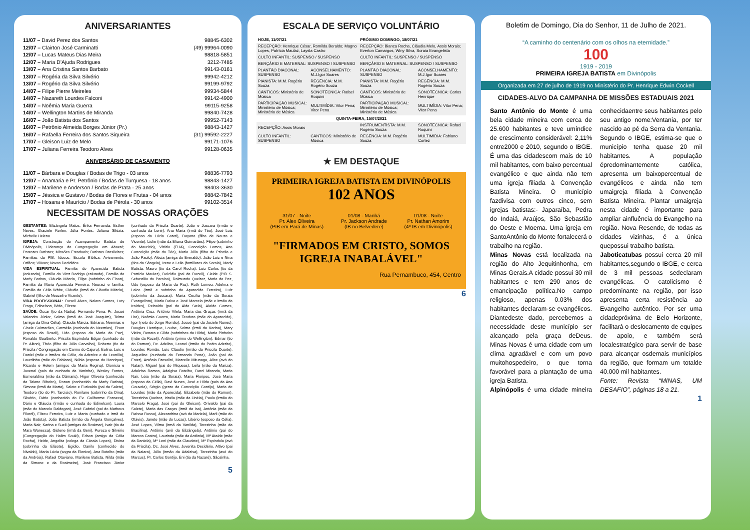ANIVERSARIANTES
11/07 – David Perez dos Santos 98845-6302
12/07 – Clairton José Carminatti (49) 99964-0090
12/07 – Lucas Mateus Dias Meira 98818-5851
12/07 – Maria D’Ajuda Rodrigues 3212-7485
13/07 – Ana Cristina Santos Barbato 99143-0161
13/07 – Rogéria da Silva Silvério 99942-4212
13/07 – Rogério da Silva Silvério 99199-9792
14/07 – Filipe Pierre Meireles 99934-5844
14/07 – Nazareth Lourdes Falconi 99142-4900
14/07 – Noêmia Maria Guerra 99115-9258
14/07 – Wellington Martins de Miranda 99840-7428
16/07 – João Batista dos Santos 99952-7143
16/07 – Petrônio Almeida Borges Júnior (Pr.) 98843-1427
16/07 – Rafaella Ferreira dos Santos Siqueira (31) 99592-2227
17/07 – Gleison Luiz de Melo 99171-1076
17/07 – Juliana Ferreira Teodoro Alves 99128-0635
ANIVERSÁRIO DE CASAMENTO
11/07 – Bárbara e Douglas / Bodas de Trigo - 03 anos 98836-7793
12/07 – Anamaria e Pr. Petrônio / Bodas de Turquesa - 18 anos 98843-1427
12/07 – Marilene e Anderson / Bodas de Prata - 25 anos 98403-3630
15/07 – Jéssica e Gustavo / Bodas de Flores e Frutas - 04 anos 98842-7842
17/07 – Hosana e Maurício / Bodas de Pérola - 30 anos 99102-3514
NECESSITAM DE NOSSAS ORAÇÕES
GESTANTES: Elizângela Matos, Érika Fernanda, Esther Neves, Graciele Kerlen, Júlia Fontes, Juliana Silézia, Michelle Helena.
IGREJA: Construção do Acampamento Batista de Divinópolis, Liderança da Congregação em Abaeté; Pastores Batistas; Missões Estaduais; Batistas Brasileiros; Famílias da PIB; Idosos; Escola Bíblica; Avivamento; Órfãos; Viúvas; Novos Decididos.
VIDA ESPIRITUAL: Família do Aparecida Batista (enlutada), Família do Victr Rodrigo (enlutada), Família da Marly Batista, Cláudia Márcia, Filipe (sobrinho do Elson), Família da Maria Aparecida Ferreira, Neuraci e família, Família da Célia White, Cláudia (irmã da Cláudia Márcia), Gabriel (filho de Neuzeli e Vicente).
VIDA PROFISSIONAL: Roseli Alves, Naiara Santos, Luty Fraga, Edinelson, Bétia, Elizete.
SAÚDE: Óscar (tio da Nádia), Fernando Pena, Pr. Josué Valandro Júnior, Selma (irmã do José Joaquim), Telma (amiga da Dina Célia), Cláudia Márcia, Edriana, Neemias e Gisele Guimarães, Carmélia (cunhada do Neemias), Elson (esposo da Roseli), Udo (esposo da Maria da Paz), Ronaldo Gualberto, Priscila Espíndola Edgar (cunhado do Pr. Ailton), Théo (filho do Júlio Carvalho), Roberto (tio da Priscila / Congregação em Carmo do Cajuru), Eulina, Luís e Daniel (mãe e irmãos da Célia, da Adenice e da Leonília), Lourdinha (mãe do Fabiano), Núbia (esposa do Henrique), Ricardo e Helem (amigos da Maria Regina), Dionísia e Juvenal (pais da cunhada da Vaninha), Wesley Fontes, Esmeraldina (mãe da Dâmaris), Higor Oliveira (conhecido da Taiane Ribeiro), Ronan (conhecido da Marly Batista), Simone (irmã da Marta), Salete e Eurivaldo (pai da Salete), Teodoro (tio do Pr. Tarcísio), Ronilane (sobrinho da Dina), Silvério, Dário (conhecido do Ev. Guilherme Fonseca), Dário e Gláucia (irmão e cunhada do Edinelson), Laura (mãe do Marcelo Daldegan), José Gabriel (pai do Matheus Filordi), Elizeu Ferreira, Luiz e Marta (cunhado e irmã do João Batista), João Batista (irmão da Ângela Gonçalves), Maria Nair, Karina e Sueli (amigas da Rosimar), Ivair (tio da Mara Wanessa), Gislene (irmã da Geni), Pureza e Silvério (Congregação do Halim Souki), Edson (amigo da Célia Rocha), Heide, Angelita (colega da Cássia Lopes), Divina (sobrinha da Elizete), Egídio, Danilo (conhecido do Nivaldo), Maria Lúcia (sogra da Elenice), Ana Botelho (mãe da Andréia), Rafael Otaviano, Marilene Batista, Nilda (mãe da Simone e da Rosimeire), José Francisco Júnior (cunhado da Priscila Duarte), João e Jussara (irmão e cunhada da Lenir), Ana Maria (irmã do Téo), José Luiz (esposo da Lúcia Goreti), Dayana (filha de Neuza e Vicente), Lislie (mãe da Eliana Guimarães), Filipe (sobrinho do Maurício), Vitório (EUA), Conceição Lemos, Ana Conceição (mãe do Téo), Maria Júlia (filha de Priscila e João Paulo), Alécia (amiga do Everaldo), João Luiz e Nina (tios da Sângela), Irene e Leila (familiares da Soraia), Marly Batista, Mauro (tio da Carol Rocha), Luiz Carlos (tio da Patrícia Maulaz), Delcídio (pai da Rozeli), Cleide (PIB S. Sebastião do Paraíso), Raimundo Queiroz, Maria da Paz, Udo (esposo da Maria da Paz), Ruth Lomeu, Adelma e Laice (irmã e sobrinha da Aparecida Ferreira), Luiz (sobrinho da Jussara), Maria Cecília (mãe da Soraia Evangelista), Maria Dalva e José Marcelo (mãe e irmão da Iraídes), Reinaldo (pai da Alda Stela), Alaíde Gomes, Antônia Cruz, Antônio Vilela, Maria das Graças (irmã da Lita), Noêmia Guerra, Maria Teodora (mãe do Aparecido), Igor (neto do Jorge Romão), Josué (pai da Josiele Nunes), Douglas Henrique, Louise, Selma (irmã da Karina), Mary Vieira, Renata e Gilda (sobrinhas da Hilda), Maria Pinheiro (mãe da Rozeli), Antônio (primo do Wellington), Edmar (tio do Ramon), Dc. Adelino, Leonel (irmão do Pedro Aderito), Lourdes Romão, Luís Cláudio (irmão da Priscila Duarte), Jaqueline (cunhada do Fernando Pena), João (pai da Ester), Antônio Bresolini, Marcelle Mitunaga, Alice (avó do Natan), Miguel (pai do Miqueas), Leila (mãe da Mariza), Adalzisa Ramos, Adalgisa Botelho, Darci Miranda, Maria Nair, Léia (mãe da Soraia), Maria Floripes, José Maria (esposo da Célia), Davi Nunes, José e Hilda (pais da Ana Gouveia), Sérgio (genro da Conceição Gontijo), Maria de Lourdes (mãe da Aparecida), Elizabete (mãe do Ramon), Terezinha Queiroz, Irinéia (mãe da Linéia), Paulo (irmão do Marcelo Fraga), José (pai do Gleison), Orivaldo (pai da Salete), Maria das Graças (irmã da Isa), Antônia (mãe da Raíssa Russo), Alexandrina (avó da Mariela), Marli (mãe do Otávio), Janete (mãe do Lucas), Libério (esposo da Célia), José Lopes, Vilma (irmã da Vanilda), Terezinha (mãe da Brasilina), Antônio (avô da Elizângela), Antônio (pai do Marcos Castro), Laurinda (mãe da Antônia), Mª Ataíde (mãe da Daniela), Mª Leni (mãe da Claudete), Mª Espíndola (avó da Priscila), Dc. José Alves, Juvenita Desidério, Altivo (pai da Naiara), Júlio (irmão da Adalzisa), Terezinha (avó do Marcus), Pr. Carlos Gontijo, Eni (tia da Nazaré), Sãozinha.
5
ESCALA DE SERVIÇO VOLUNTÁRIO
| HOJE, 11/07/21 | | PRÓXIMO DOMINGO, 18/07/21 | |
| --- | --- | --- | --- |
| RECEPÇÃO: Henrique César, Romilda Beraldo; Magno Lopes, Patrícia Maulaz, Laysla Castro | | RECEPÇÃO: Bianca Rocha, Cláudia Melo, Assis Morais; Everton Camargos, Winy Silva, Soraia Evangelista | |
| CULTO INFANTIL: SUSPENSO / SUSPENSO | | CULTO INFANTIL: SUSPENSO / SUSPENSO | |
| BERÇÁRIO E MATERNAL: SUSPENSO / SUSPENSO | | BERÇÁRIO E MATERNAL: SUSPENSO / SUSPENSO | |
| PLANTÃO DIACONAL: SUSPENSO | ACONSELHAMENTO: M.J.Igor Soares | PLANTÃO DIACONAL: SUSPENSO | ACONSELHAMENTO: M.J.Igor Soares |
| PIANISTA: M.M. Rogério Souza | REGÊNCIA: M.M. Rogério Souza | PIANISTA: M.M. Rogério Souza | REGÊNCIA: M.M. Rogério Souza |
| CÂNTICOS: Ministério de Música | SONOTÉCNICA: Rafael Roquini | CÂNTICOS: Ministério de Música | SONOTÉCNICA: Carlos Henrique |
| PARTICIPAÇÃO MUSICAL: Ministério de Música; Ministério de Música | MULTIMÍDIA: Vitor Pena; Vitor Pena | PARTICIPAÇÃO MUSICAL: Ministério de Música; Ministério de Música | MULTIMÍDIA: Vitor Pena; Vitor Pena |
| QUINTA-FEIRA, 15/07/2021 | | | |
| RECEPÇÃO: Assis Morais | | INSTRUMENTISTA: M.M. Rogério Souza | SONOTÉCNICA: Rafael Roquini |
| CULTO INFANTIL: SUSPENSO | CÂNTICOS: Ministério de Música | REGÊNCIA: M.M. Rogério Souza | MULTIMÍDIA: Fabiano Cortez |
★ EM DESTAQUE
PRIMEIRA IGREJA BATISTA EM DIVINÓPOLIS
102 ANOS
31/07 - Noite
Pr. Alex Oliveira
(PIB em Pará de Minas)
01/08 - Manhã
Pr. Jackson Andrade
(IB no Belvedere)
01/08 - Noite
Pr. Nathan Amorim
(4ª IB em Divinópolis)
"FIRMADOS EM CRISTO, SOMOS IGREJA INABALÁVEL"
Rua Pernambuco, 454, Centro
6
Boletim de Domingo, Dia do Senhor, 11 de Julho de 2021.
“A caminho do centenário com os olhos na eternidade.”
100
1919 - 2019
PRIMEIRA IGREJA BATISTA em Divinópolis
Organizada em 27 de julho de 1919 no Ministério do Pr. Henrique Edwin Cockell
CIDADES-ALVO DA CAMPANHA DE MISSÕES ESTADUAIS 2021
Santo Antônio do Monte é uma bela cidade mineira com cerca de 25.600 habitantes e teve umíndice de crescimento considerável: 2,11% entre2000 e 2010, segundo o IBGE. É uma das cidadescom mais de 10 mil habitantes, com baixo percentual evangélico e que ainda não tem uma igreja filiada à Convenção Batista Mineira. O município fazdivisa com outros cinco, sem igrejas batistas:- Japaraíba, Pedra do Indaiá, Araújos, São Sebastião do Oeste e Moema. Uma igreja em SantoAntônio do Monte fortalecerá o trabalho na região.
Minas Novas está localizada na região do Alto Jequitinhonha, em Minas Gerais.A cidade possui 30 mil habitantes e tem 290 anos de emancipação política.No campo religioso, apenas 0.03% dos habitantes declaram-se evangélicos. Diantedeste dado, percebemos a necessidade deste município ser alcançado pela graça deDeus. Minas Novas é uma cidade com um clima agradável e com um povo muitohospedeiro, o que torna favorável para a plantação de uma igreja Batista.
Alpinópolis é uma cidade mineira conhecidaentre seus habitantes pelo seu antigo nome:Ventania, por ter nascido ao pé da Serra da Ventania. Segundo o IBGE, estima-se que o município tenha quase 20 mil habitantes. A população épredominantemente católica, apresenta um baixopercentual de evangélicos e ainda não tem umaigreja filiada à Convenção Batista Mineira. Plantar umaigreja nesta cidade é importante para ampliar ainfluência do Evangelho na região. Nova Resende, de todas as cidades vizinhas, é a única quepossui trabalho batista.
Jaboticatubas possui cerca 20 mil habitantes,segundo o IBGE, e cerca de 3 mil pessoas sedeclaram evangélicas. O catolicismo é predominante na região, por isso apresenta certa resistência ao Evangelho autêntico. Por ser uma cidadepróxima de Belo Horizonte, facilitará o deslocamento de equipes de apoio, e também será localestratégico para servir de base para alcançar osdemais municípios da região, que formam um totalde 40.000 mil habitantes.
Fonte: Revista “MINAS, UM DESAFIO”, páginas 18 a 21.
1